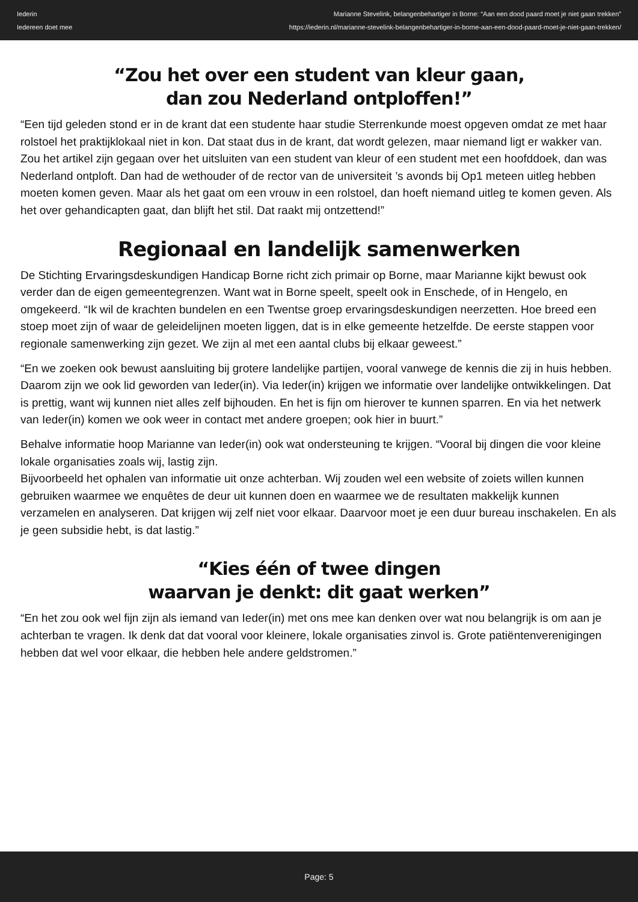Iederin
Iedereen doet mee
Marianne Stevelink, belangenbehartiger in Borne: “Aan een dood paard moet je niet gaan trekken”
https://iederin.nl/marianne-stevelink-belangenbehartiger-in-borne-aan-een-dood-paard-moet-je-niet-gaan-trekken/
“Zou het over een student van kleur gaan,
dan zou Nederland ontploffen!”
“Een tijd geleden stond er in de krant dat een studente haar studie Sterrenkunde moest opgeven omdat ze met haar rolstoel het praktijklokaal niet in kon. Dat staat dus in de krant, dat wordt gelezen, maar niemand ligt er wakker van. Zou het artikel zijn gegaan over het uitsluiten van een student van kleur of een student met een hoofddoek, dan was Nederland ontploft. Dan had de wethouder of de rector van de universiteit ’s avonds bij Op1 meteen uitleg hebben moeten komen geven. Maar als het gaat om een vrouw in een rolstoel, dan hoeft niemand uitleg te komen geven. Als het over gehandicapten gaat, dan blijft het stil. Dat raakt mij ontzettend!”
Regionaal en landelijk samenwerken
De Stichting Ervaringsdeskundigen Handicap Borne richt zich primair op Borne, maar Marianne kijkt bewust ook verder dan de eigen gemeentegrenzen. Want wat in Borne speelt, speelt ook in Enschede, of in Hengelo, en omgekeerd. “Ik wil de krachten bundelen en een Twentse groep ervaringsdeskundigen neerzetten. Hoe breed een stoep moet zijn of waar de geleidelijnen moeten liggen, dat is in elke gemeente hetzelfde. De eerste stappen voor regionale samenwerking zijn gezet. We zijn al met een aantal clubs bij elkaar geweest.”
“En we zoeken ook bewust aansluiting bij grotere landelijke partijen, vooral vanwege de kennis die zij in huis hebben. Daarom zijn we ook lid geworden van Ieder(in). Via Ieder(in) krijgen we informatie over landelijke ontwikkelingen. Dat is prettig, want wij kunnen niet alles zelf bijhouden. En het is fijn om hierover te kunnen sparren. En via het netwerk van Ieder(in) komen we ook weer in contact met andere groepen; ook hier in buurt.”
Behalve informatie hoop Marianne van Ieder(in) ook wat ondersteuning te krijgen. “Vooral bij dingen die voor kleine lokale organisaties zoals wij, lastig zijn.
Bijvoorbeeld het ophalen van informatie uit onze achterban. Wij zouden wel een website of zoiets willen kunnen gebruiken waarmee we enquêtes de deur uit kunnen doen en waarmee we de resultaten makkelijk kunnen verzamelen en analyseren. Dat krijgen wij zelf niet voor elkaar. Daarvoor moet je een duur bureau inschakelen. En als je geen subsidie hebt, is dat lastig.”
“Kies één of twee dingen
waarvan je denkt: dit gaat werken”
“En het zou ook wel fijn zijn als iemand van Ieder(in) met ons mee kan denken over wat nou belangrijk is om aan je achterban te vragen. Ik denk dat dat vooral voor kleinere, lokale organisaties zinvol is. Grote patiëntenverenigingen hebben dat wel voor elkaar, die hebben hele andere geldstromen.”
Page: 5